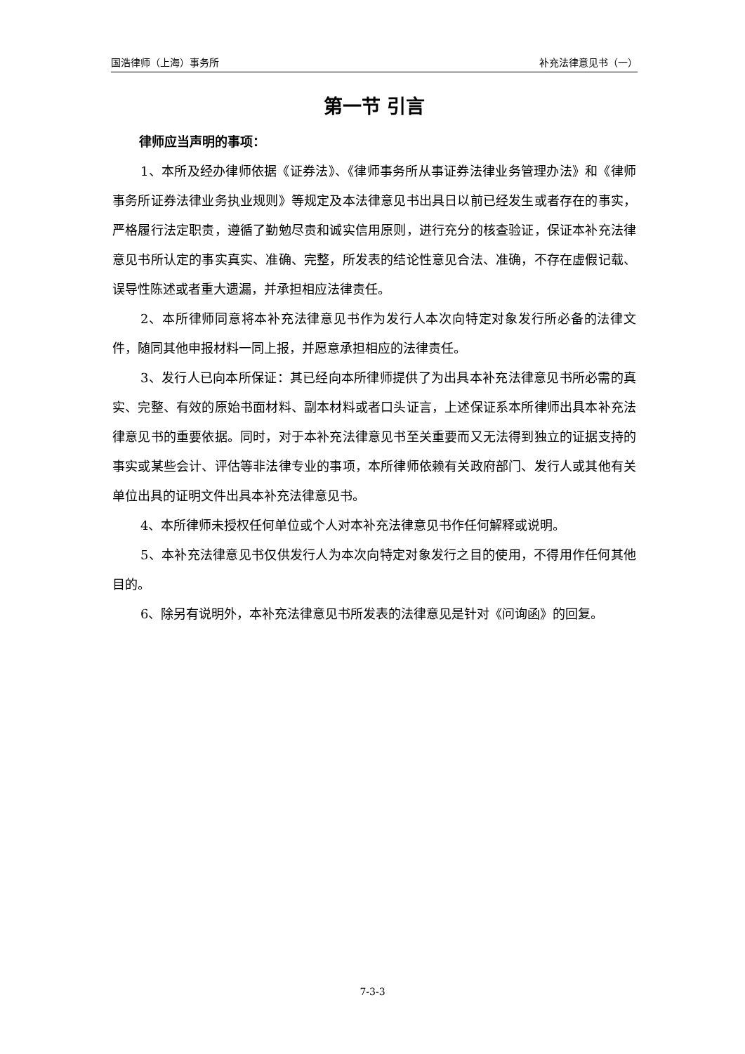国浩律师（上海）事务所 补充法律意见书（一）
第一节 引言
律师应当声明的事项：
1、本所及经办律师依据《证券法》、《律师事务所从事证券法律业务管理办法》和《律师事务所证券法律业务执业规则》等规定及本法律意见书出具日以前已经发生或者存在的事实，严格履行法定职责，遵循了勤勉尽责和诚实信用原则，进行充分的核查验证，保证本补充法律意见书所认定的事实真实、准确、完整，所发表的结论性意见合法、准确，不存在虚假记载、误导性陈述或者重大遗漏，并承担相应法律责任。
2、本所律师同意将本补充法律意见书作为发行人本次向特定对象发行所必备的法律文件，随同其他申报材料一同上报，并愿意承担相应的法律责任。
3、发行人已向本所保证：其已经向本所律师提供了为出具本补充法律意见书所必需的真实、完整、有效的原始书面材料、副本材料或者口头证言，上述保证系本所律师出具本补充法律意见书的重要依据。同时，对于本补充法律意见书至关重要而又无法得到独立的证据支持的事实或某些会计、评估等非法律专业的事项，本所律师依赖有关政府部门、发行人或其他有关单位出具的证明文件出具本补充法律意见书。
4、本所律师未授权任何单位或个人对本补充法律意见书作任何解释或说明。
5、本补充法律意见书仅供发行人为本次向特定对象发行之目的使用，不得用作任何其他目的。
6、除另有说明外，本补充法律意见书所发表的法律意见是针对《问询函》的回复。
7-3-3